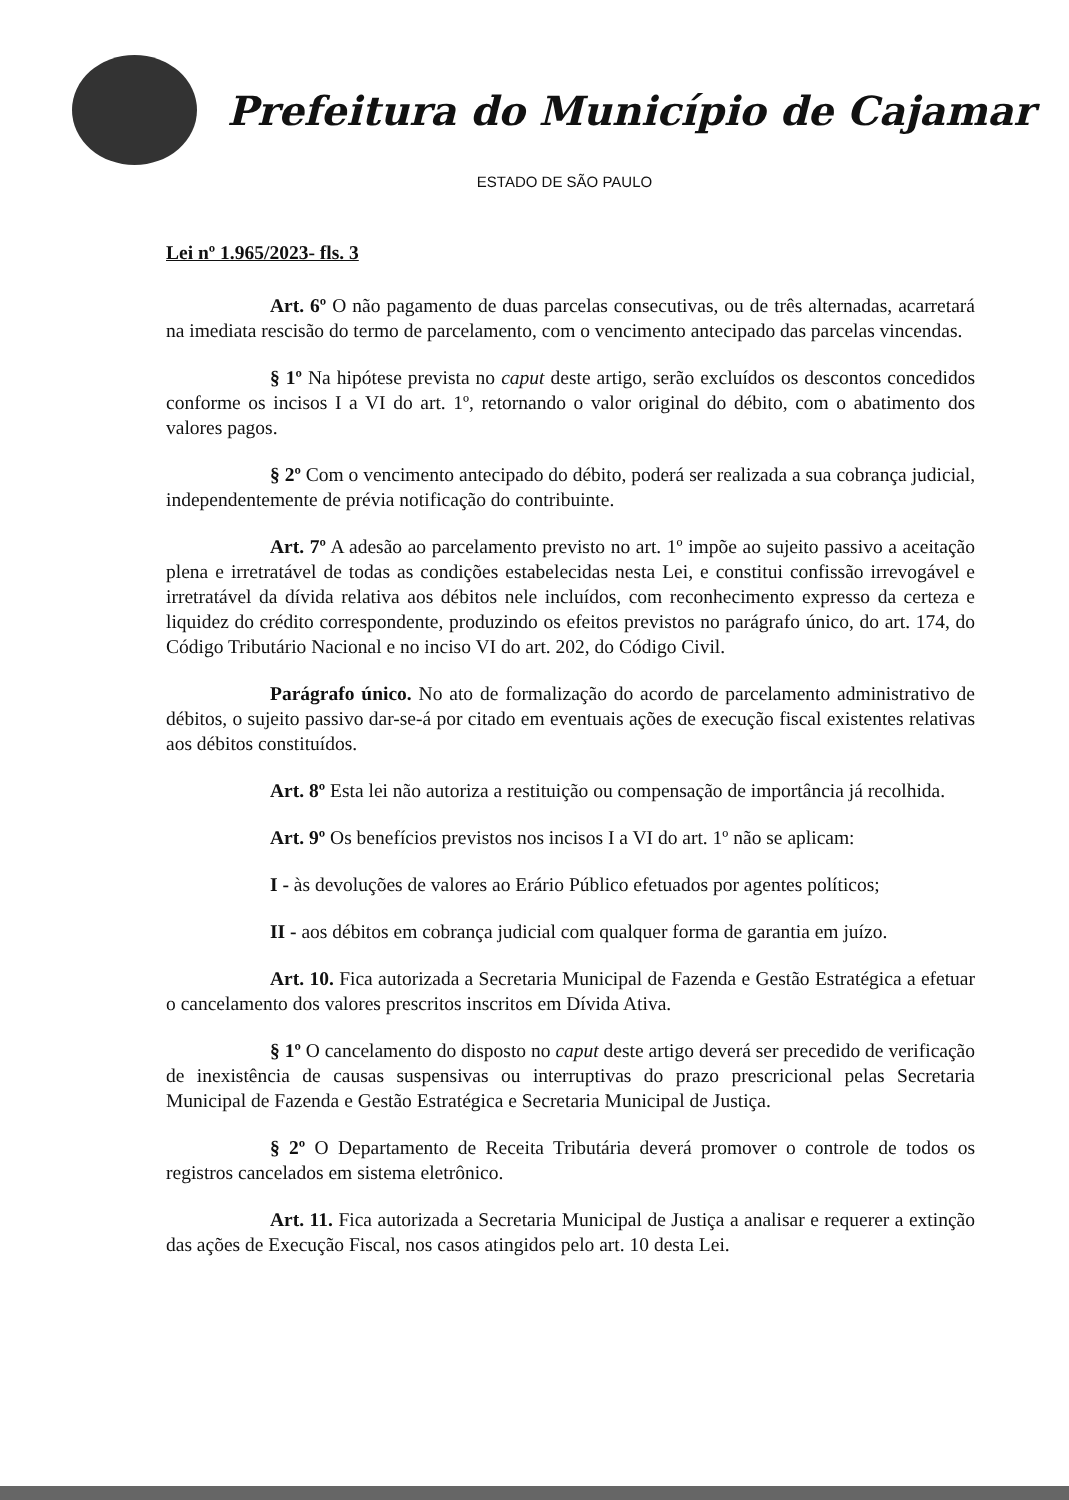Prefeitura do Município de Cajamar
ESTADO DE SÃO PAULO
Lei nº 1.965/2023- fls. 3
Art. 6º O não pagamento de duas parcelas consecutivas, ou de três alternadas, acarretará na imediata rescisão do termo de parcelamento, com o vencimento antecipado das parcelas vincendas.
§ 1º Na hipótese prevista no caput deste artigo, serão excluídos os descontos concedidos conforme os incisos I a VI do art. 1º, retornando o valor original do débito, com o abatimento dos valores pagos.
§ 2º Com o vencimento antecipado do débito, poderá ser realizada a sua cobrança judicial, independentemente de prévia notificação do contribuinte.
Art. 7º A adesão ao parcelamento previsto no art. 1º impõe ao sujeito passivo a aceitação plena e irretratável de todas as condições estabelecidas nesta Lei, e constitui confissão irrevogável e irretratável da dívida relativa aos débitos nele incluídos, com reconhecimento expresso da certeza e liquidez do crédito correspondente, produzindo os efeitos previstos no parágrafo único, do art. 174, do Código Tributário Nacional e no inciso VI do art. 202, do Código Civil.
Parágrafo único. No ato de formalização do acordo de parcelamento administrativo de débitos, o sujeito passivo dar-se-á por citado em eventuais ações de execução fiscal existentes relativas aos débitos constituídos.
Art. 8º Esta lei não autoriza a restituição ou compensação de importância já recolhida.
Art. 9º Os benefícios previstos nos incisos I a VI do art. 1º não se aplicam:
I - às devoluções de valores ao Erário Público efetuados por agentes políticos;
II - aos débitos em cobrança judicial com qualquer forma de garantia em juízo.
Art. 10. Fica autorizada a Secretaria Municipal de Fazenda e Gestão Estratégica a efetuar o cancelamento dos valores prescritos inscritos em Dívida Ativa.
§ 1º O cancelamento do disposto no caput deste artigo deverá ser precedido de verificação de inexistência de causas suspensivas ou interruptivas do prazo prescricional pelas Secretaria Municipal de Fazenda e Gestão Estratégica e Secretaria Municipal de Justiça.
§ 2º O Departamento de Receita Tributária deverá promover o controle de todos os registros cancelados em sistema eletrônico.
Art. 11. Fica autorizada a Secretaria Municipal de Justiça a analisar e requerer a extinção das ações de Execução Fiscal, nos casos atingidos pelo art. 10 desta Lei.